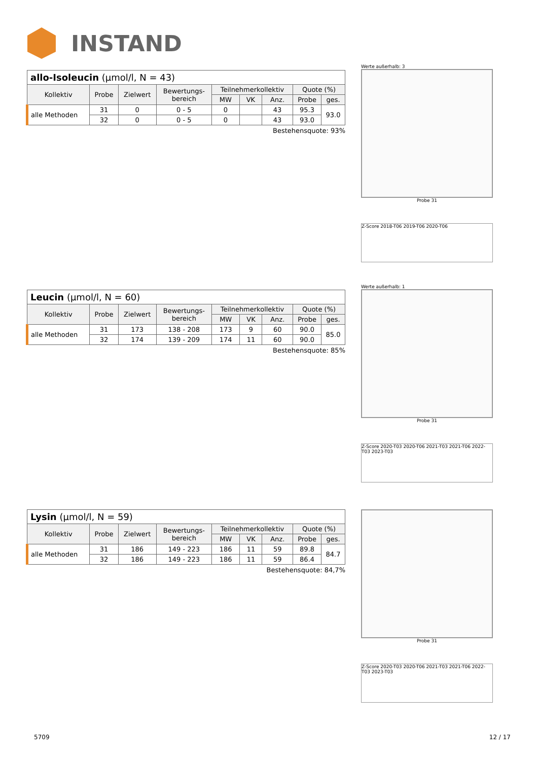INSTAND
| allo-Isoleucin (µmol/l, N = 43) | | | | | | | | |
| --- | --- | --- | --- | --- | --- | --- | --- | --- |
| Kollektiv | Probe | Zielwert | Bewertungs- bereich | Teilnehmerkollektiv | | | Quote (%) | |
| | | | | MW | VK | Anz. | Probe | ges. |
| alle Methoden | 31 | 0 | 0 - 5 | 0 | | 43 | 95.3 | 93.0 |
| | 32 | 0 | 0 - 5 | 0 | | 43 | 93.0 | |
Bestehensquote: 93%
Werte außerhalb: 3
Probe 31
Z-Score 2018-T06 2019-T06 2020-T06
| Leucin (µmol/l, N = 60) | | | | | | | | |
| --- | --- | --- | --- | --- | --- | --- | --- | --- |
| Kollektiv | Probe | Zielwert | Bewertungs- bereich | Teilnehmerkollektiv | | | Quote (%) | |
| | | | | MW | VK | Anz. | Probe | ges. |
| alle Methoden | 31 | 173 | 138 - 208 | 173 | 9 | 60 | 90.0 | 85.0 |
| | 32 | 174 | 139 - 209 | 174 | 11 | 60 | 90.0 | |
Bestehensquote: 85%
Werte außerhalb: 1
Probe 31
Z-Score 2020-T03 2020-T06 2021-T03 2021-T06 2022-T03 2023-T03
| Lysin (µmol/l, N = 59) | | | | | | | | |
| --- | --- | --- | --- | --- | --- | --- | --- | --- |
| Kollektiv | Probe | Zielwert | Bewertungs- bereich | Teilnehmerkollektiv | | | Quote (%) | |
| | | | | MW | VK | Anz. | Probe | ges. |
| alle Methoden | 31 | 186 | 149 - 223 | 186 | 11 | 59 | 89.8 | 84.7 |
| | 32 | 186 | 149 - 223 | 186 | 11 | 59 | 86.4 | |
Bestehensquote: 84,7%
Probe 31
Z-Score 2020-T03 2020-T06 2021-T03 2021-T06 2022-T03 2023-T03
5709 12 / 17